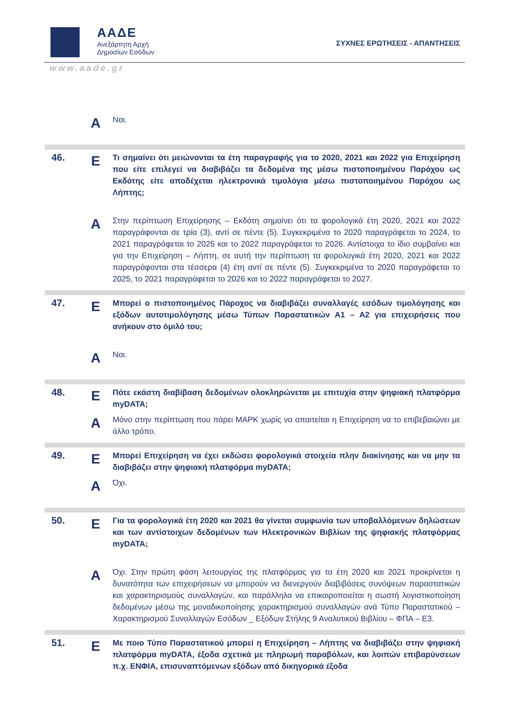ΑΑΔΕ
Ανεξάρτητη Αρχή
Δημοσίων Εσόδων
ΣΥΧΝΕΣ ΕΡΩΤΗΣΕΙΣ - ΑΠΑΝΤΗΣΕΙΣ
www.aade.gr
| | Α | Ναι. |
| 46. | Ε | Τι σημαίνει ότι μειώνονται τα έτη παραγραφής για το 2020, 2021 και 2022 για Επιχείρηση που είτε επιλεγεί να διαβιβάζει τα δεδομένα της μέσω πιστοποιημένου Παρόχου ως Εκδότης είτε αποδέχεται ηλεκτρονικά τιμολόγια μέσω πιστοποιημένου Παρόχου ως Λήπτης; |
| | Α | Στην περίπτωση Επιχείρησης – Εκδότη σημαίνει ότι τα φορολογικά έτη 2020, 2021 και 2022 παραγράφονται σε τρία (3), αντί σε πέντε (5). Συγκεκριμένα το 2020 παραγράφεται το 2024, το 2021 παραγράφεται το 2025 και το 2022 παραγράφεται το 2026. Αντίστοιχα το ίδιο συμβαίνει και για την Επιχείρηση – Λήπτη, σε αυτή την περίπτωση τα φορολογικά έτη 2020, 2021 και 2022 παραγράφονται στα τέσσερα (4) έτη αντί σε πέντε (5). Συγκεκριμένα το 2020 παραγράφεται το 2025, το 2021 παραγράφεται το 2026 και το 2022 παραγράφεται το 2027. |
| 47. | Ε | Μπορεί ο πιστοποιημένος Πάροχος να διαβιβάζει συναλλαγές εσόδων τιμολόγησης και εξόδων αυτοτιμολόγησης μέσω Τύπων Παραστατικών Α1 – Α2 για επιχειρήσεις που ανήκουν στο όμιλό του; |
| | Α | Ναι. |
| 48. | Ε | Πότε εκάστη διαβίβαση δεδομένων ολοκληρώνεται με επιτυχία στην ψηφιακή πλατφόρμα myDATA; |
| | Α | Μόνο στην περίπτωση που πάρει ΜΑΡΚ χωρίς να απαιτείται η Επιχείρηση να το επιβεβαιώνει με άλλο τρόπο. |
| 49. | Ε | Μπορεί Επιχείρηση να έχει εκδώσει φορολογικά στοιχεία πλην διακίνησης και να μην τα διαβιβάζει στην ψηφιακή πλατφόρμα myDATA; |
| | Α | Όχι. |
| 50. | Ε | Για τα φορολογικά έτη 2020 και 2021 θα γίνεται συμφωνία των υποβαλλόμενων δηλώσεων και των αντίστοιχων δεδομένων των Ηλεκτρονικών Βιβλίων της ψηφιακής πλατφόρμας myDATA; |
| | Α | Όχι. Στην πρώτη φάση λειτουργίας της πλατφόρμας για τα έτη 2020 και 2021 προκρίνεται η δυνατότητα των επιχειρήσεων να μπορούν να διενεργούν διαβιβάσεις συνόψεων παραστατικών και χαρακτηρισμούς συναλλαγών, και παράλληλα να επικαιροποιείται η σωστή λογιστικοποίηση δεδομένων μέσω της μοναδικοποίησης χαρακτηρισμού συναλλαγών ανά Τύπο Παραστατικού – Χαρακτηρισμού Συναλλαγών Εσόδων _ Εξόδων Στήλης 9 Αναλυτικού Βιβλίου – ΦΠΑ – Ε3. |
| 51. | Ε | Με ποιο Τύπο Παραστατικού μπορεί η Επιχείρηση – Λήπτης να διαβιβάζει στην ψηφιακή πλατφόρμα myDATA, έξοδα σχετικά με πληρωμή παραβόλων, και λοιπών επιβαρύνσεων π.χ. ΕΝΦΙΑ, επισυναπτόμενων εξόδων από δικηγορικά έξοδα |